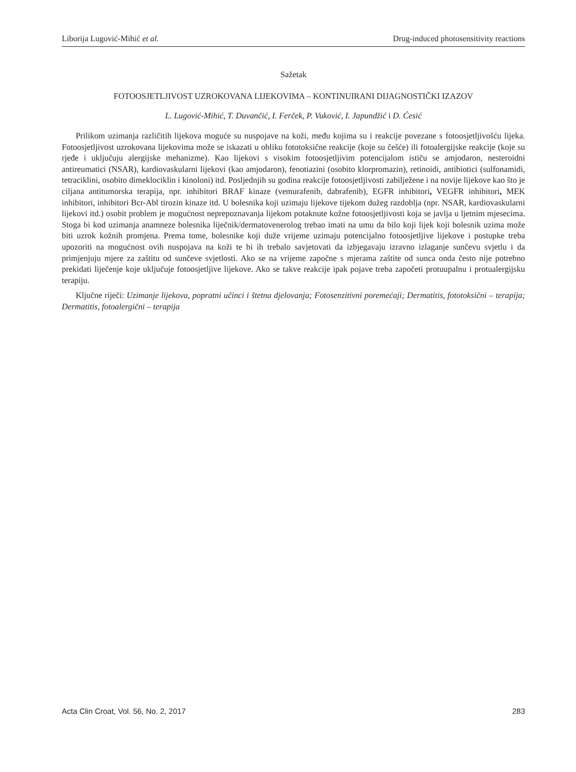Liborija Lugović-Mihić et al. Drug-induced photosensitivity reactions
Sažetak
FOTOOSJETLJIVOST UZROKOVANA LIJEKOVIMA – KONTINUIRANI DIJAGNOSTIČKI IZAZOV
L. Lugović-Mihić, T. Duvančić, I. Ferček, P. Vuković, I. Japundžić i D. Ćesić
Prilikom uzimanja različitih lijekova moguće su nuspojave na koži, među kojima su i reakcije povezane s fotoosjetljivošću lijeka. Fotoosjetljivost uzrokovana lijekovima može se iskazati u obliku fototoksične reakcije (koje su češće) ili fotoalergijske reakcije (koje su rjeđe i uključuju alergijske mehanizme). Kao lijekovi s visokim fotoosjetljivim potencijalom ističu se amjodaron, nesteroidni antireumatici (NSAR), kardiovaskularni lijekovi (kao amjodaron), fenotiazini (osobito klorpromazin), retinoidi, antibiotici (sulfonamidi, tetraciklini, osobito dimeklociklin i kinoloni) itd. Posljednjih su godina reakcije fotoosjetljivosti zabilježene i na novije lijekove kao što je ciljana antitumorska terapija, npr. inhibitori BRAF kinaze (vemurafenib, dabrafenib), EGFR inhibitori, VEGFR inhibitori, MEK inhibitori, inhibitori Bcr-Abl tirozin kinaze itd. U bolesnika koji uzimaju lijekove tijekom dužeg razdoblja (npr. NSAR, kardiovaskularni lijekovi itd.) osobit problem je mogućnost neprepoznavanja lijekom potaknute kožne fotoosjetljivosti koja se javlja u ljetnim mjesecima. Stoga bi kod uzimanja anamneze bolesnika liječnik/dermatovenerolog trebao imati na umu da bilo koji lijek koji bolesnik uzima može biti uzrok kožnih promjena. Prema tome, bolesnike koji duže vrijeme uzimaju potencijalno fotoosjetljive lijekove i postupke treba upozoriti na mogućnost ovih nuspojava na koži te bi ih trebalo savjetovati da izbjegavaju izravno izlaganje sunčevu svjetlu i da primjenjuju mjere za zaštitu od sunčeve svjetlosti. Ako se na vrijeme započne s mjerama zaštite od sunca onda često nije potrebno prekidati liječenje koje uključuje fotoosjetljive lijekove. Ako se takve reakcije ipak pojave treba započeti protuupalnu i protualergijsku terapiju.
Ključne riječi: Uzimanje lijekova, popratni učinci i štetna djelovanja; Fotosenzitivni poremećaji; Dermatitis, fototoksični – terapija; Dermatitis, fotoalergični – terapija
Acta Clin Croat, Vol. 56, No. 2, 2017 283